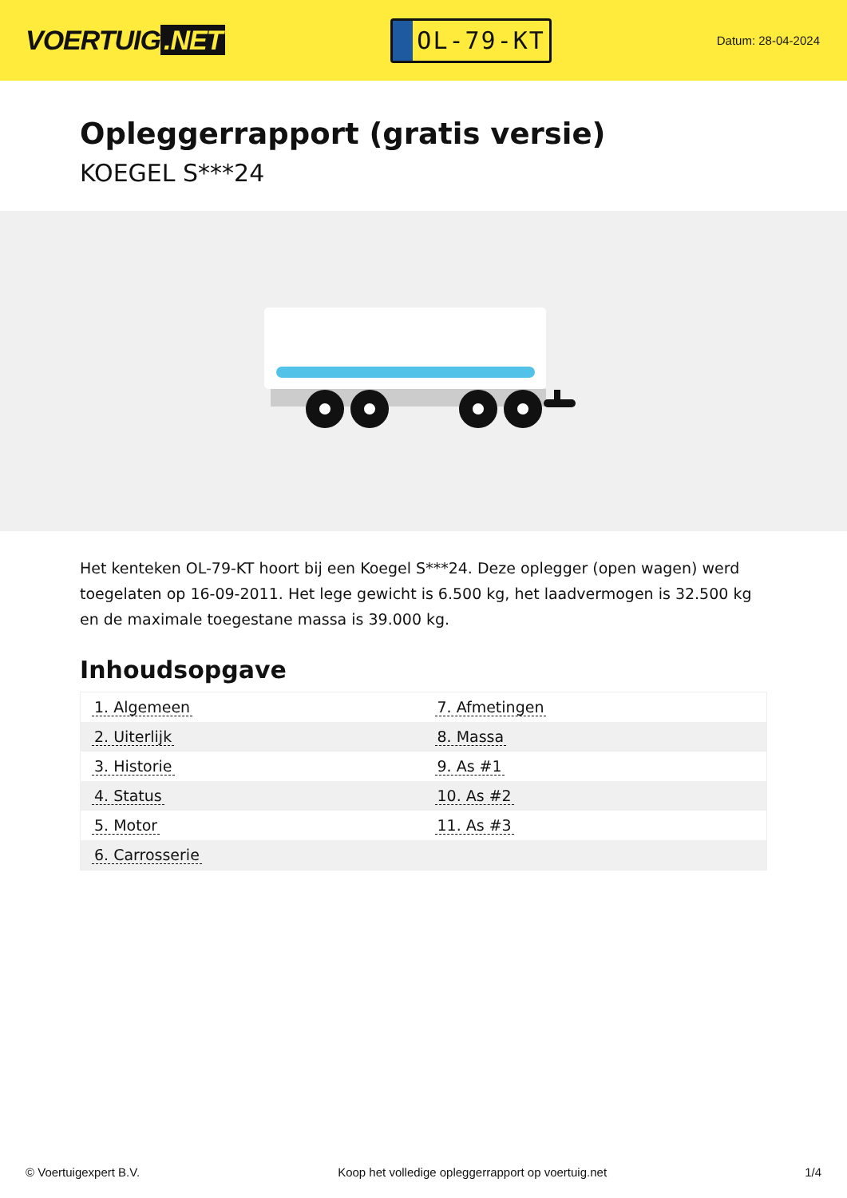VOERTUIG.NET
OL-79-KT
Datum: 28-04-2024
Opleggerrapport (gratis versie)
KOEGEL S***24
Het kenteken OL-79-KT hoort bij een Koegel S***24. Deze oplegger (open wagen) werd toegelaten op 16-09-2011. Het lege gewicht is 6.500 kg, het laadvermogen is 32.500 kg en de maximale toegestane massa is 39.000 kg.
Inhoudsopgave
| 1. Algemeen | 7. Afmetingen |
| 2. Uiterlijk | 8. Massa |
| 3. Historie | 9. As #1 |
| 4. Status | 10. As #2 |
| 5. Motor | 11. As #3 |
| 6. Carrosserie | |
© Voertuigexpert B.V. Koop het volledige opleggerrapport op voertuig.net 1/4